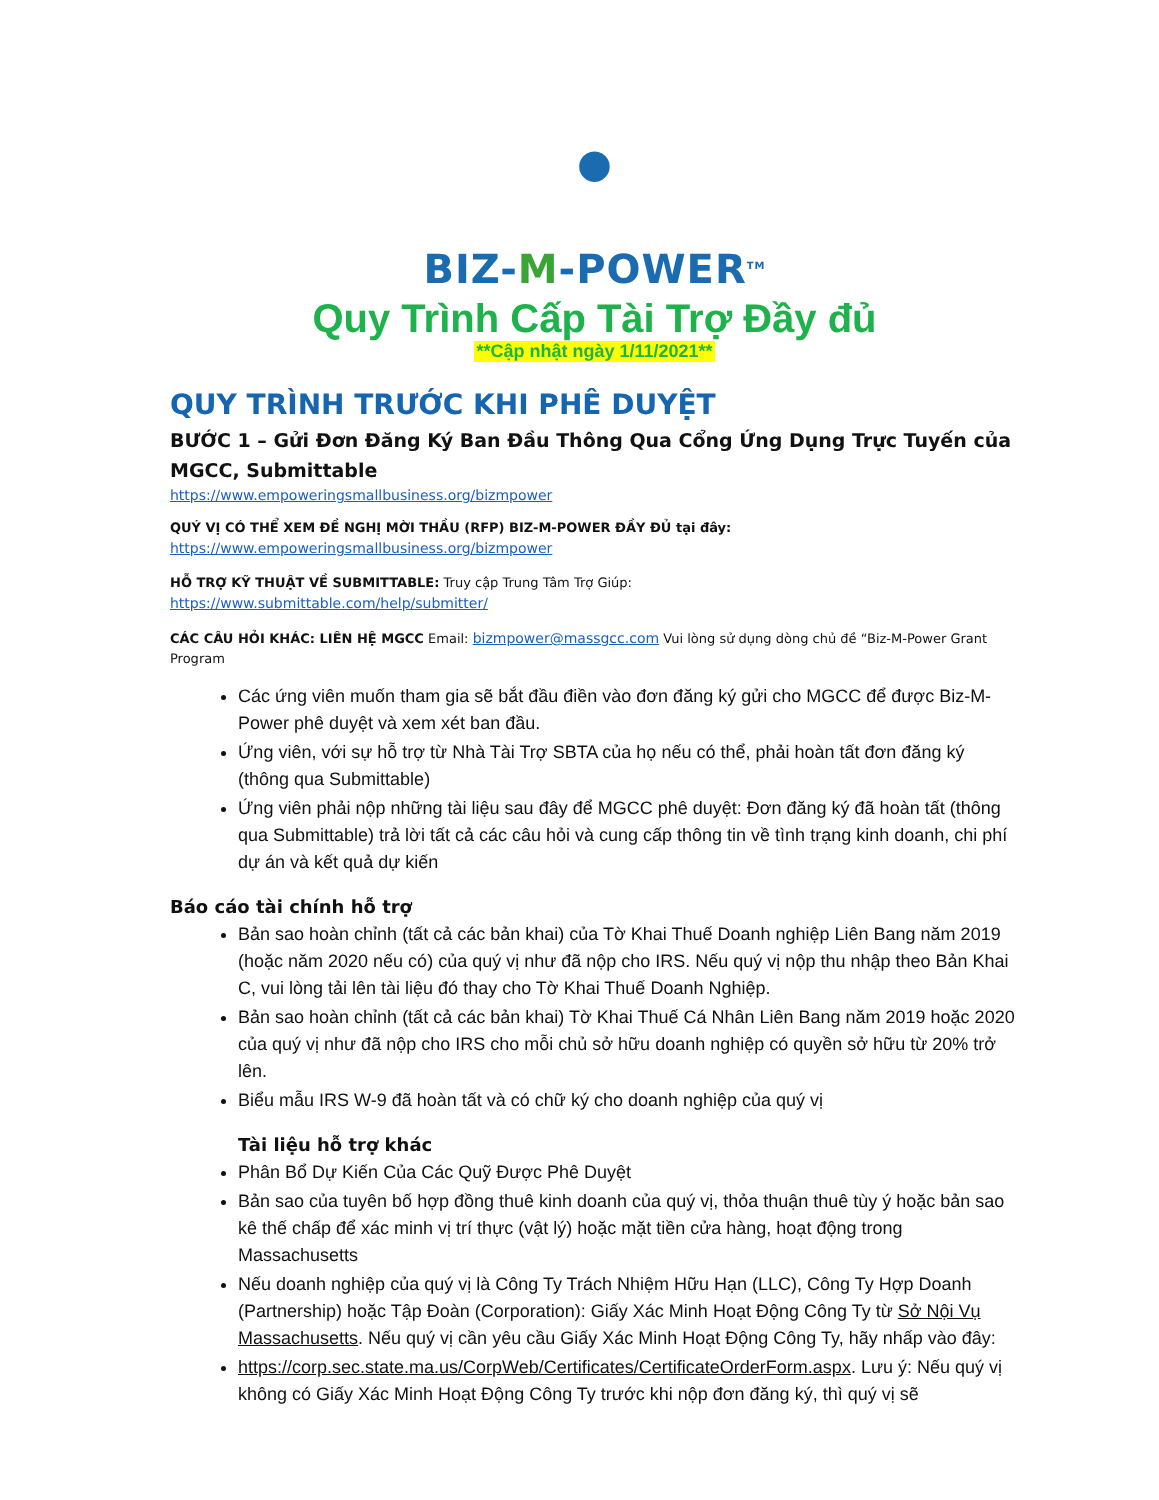●
BIZ-M-POWER<sup>TM</sup>
Quy Trình Cấp Tài Trợ Đầy đủ
**Cập nhật ngày 1/11/2021**
QUY TRÌNH TRƯỚC KHI PHÊ DUYỆT
BƯỚC 1 – Gửi Đơn Đăng Ký Ban Đầu Thông Qua Cổng Ứng Dụng Trực Tuyến của MGCC, Submittable
https://www.empoweringsmallbusiness.org/bizmpower
QUÝ VỊ CÓ THỂ XEM ĐỀ NGHỊ MỜI THẦU (RFP) BIZ-M-POWER ĐẦY ĐỦ tại đây:
https://www.empoweringsmallbusiness.org/bizmpower
HỖ TRỢ KỸ THUẬT VỀ SUBMITTABLE: Truy cập Trung Tâm Trợ Giúp:
https://www.submittable.com/help/submitter/
CÁC CÂU HỎI KHÁC: LIÊN HỆ MGCC Email: bizmpower@massgcc.com Vui lòng sử dụng dòng chủ đề “Biz-M-Power Grant Program
Các ứng viên muốn tham gia sẽ bắt đầu điền vào đơn đăng ký gửi cho MGCC để được Biz-M-Power phê duyệt và xem xét ban đầu.
Ứng viên, với sự hỗ trợ từ Nhà Tài Trợ SBTA của họ nếu có thể, phải hoàn tất đơn đăng ký (thông qua Submittable)
Ứng viên phải nộp những tài liệu sau đây để MGCC phê duyệt: Đơn đăng ký đã hoàn tất (thông qua Submittable) trả lời tất cả các câu hỏi và cung cấp thông tin về tình trạng kinh doanh, chi phí dự án và kết quả dự kiến
Báo cáo tài chính hỗ trợ
Bản sao hoàn chỉnh (tất cả các bản khai) của Tờ Khai Thuế Doanh nghiệp Liên Bang năm 2019 (hoặc năm 2020 nếu có) của quý vị như đã nộp cho IRS. Nếu quý vị nộp thu nhập theo Bản Khai C, vui lòng tải lên tài liệu đó thay cho Tờ Khai Thuế Doanh Nghiệp.
Bản sao hoàn chỉnh (tất cả các bản khai) Tờ Khai Thuế Cá Nhân Liên Bang năm 2019 hoặc 2020 của quý vị như đã nộp cho IRS cho mỗi chủ sở hữu doanh nghiệp có quyền sở hữu từ 20% trở lên.
Biểu mẫu IRS W-9 đã hoàn tất và có chữ ký cho doanh nghiệp của quý vị
Tài liệu hỗ trợ khác
Phân Bổ Dự Kiến Của Các Quỹ Được Phê Duyệt
Bản sao của tuyên bố hợp đồng thuê kinh doanh của quý vị, thỏa thuận thuê tùy ý hoặc bản sao kê thế chấp để xác minh vị trí thực (vật lý) hoặc mặt tiền cửa hàng, hoạt động trong Massachusetts
Nếu doanh nghiệp của quý vị là Công Ty Trách Nhiệm Hữu Hạn (LLC), Công Ty Hợp Doanh (Partnership) hoặc Tập Đoàn (Corporation): Giấy Xác Minh Hoạt Động Công Ty từ Sở Nội Vụ Massachusetts. Nếu quý vị cần yêu cầu Giấy Xác Minh Hoạt Động Công Ty, hãy nhấp vào đây:
https://corp.sec.state.ma.us/CorpWeb/Certificates/CertificateOrderForm.aspx. Lưu ý: Nếu quý vị không có Giấy Xác Minh Hoạt Động Công Ty trước khi nộp đơn đăng ký, thì quý vị sẽ